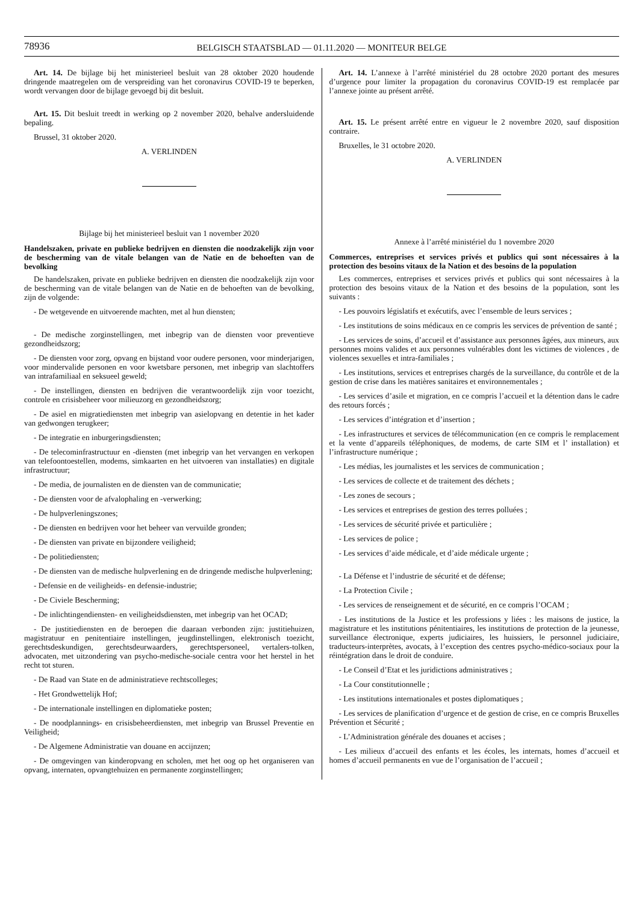78936
BELGISCH STAATSBLAD — 01.11.2020 — MONITEUR BELGE
Art. 14. De bijlage bij het ministerieel besluit van 28 oktober 2020 houdende dringende maatregelen om de verspreiding van het coronavirus COVID-19 te beperken, wordt vervangen door de bijlage gevoegd bij dit besluit.
Art. 15. Dit besluit treedt in werking op 2 november 2020, behalve andersluidende bepaling.
Brussel, 31 oktober 2020.
A. VERLINDEN
Bijlage bij het ministerieel besluit van 1 november 2020
Handelszaken, private en publieke bedrijven en diensten die noodzakelijk zijn voor de bescherming van de vitale belangen van de Natie en de behoeften van de bevolking
De handelszaken, private en publieke bedrijven en diensten die noodzakelijk zijn voor de bescherming van de vitale belangen van de Natie en de behoeften van de bevolking, zijn de volgende:
- De wetgevende en uitvoerende machten, met al hun diensten;
- De medische zorginstellingen, met inbegrip van de diensten voor preventieve gezondheidszorg;
- De diensten voor zorg, opvang en bijstand voor oudere personen, voor minderjarigen, voor mindervalide personen en voor kwetsbare personen, met inbegrip van slachtoffers van intrafamiliaal en seksueel geweld;
- De instellingen, diensten en bedrijven die verantwoordelijk zijn voor toezicht, controle en crisisbeheer voor milieuzorg en gezondheidszorg;
- De asiel en migratiediensten met inbegrip van asielopvang en detentie in het kader van gedwongen terugkeer;
- De integratie en inburgeringsdiensten;
- De telecominfrastructuur en -diensten (met inbegrip van het vervangen en verkopen van telefoontoestellen, modems, simkaarten en het uitvoeren van installaties) en digitale infrastructuur;
- De media, de journalisten en de diensten van de communicatie;
- De diensten voor de afvalophaling en -verwerking;
- De hulpverleningszones;
- De diensten en bedrijven voor het beheer van vervuilde gronden;
- De diensten van private en bijzondere veiligheid;
- De politiediensten;
- De diensten van de medische hulpverlening en de dringende medische hulpverlening;
- Defensie en de veiligheids- en defensie-industrie;
- De Civiele Bescherming;
- De inlichtingendiensten- en veiligheidsdiensten, met inbegrip van het OCAD;
- De justitiediensten en de beroepen die daaraan verbonden zijn: justitiehuizen, magistratuur en penitentiaire instellingen, jeugdinstellingen, elektronisch toezicht, gerechtsdeskundigen, gerechtsdeurwaarders, gerechtspersoneel, vertalers-tolken, advocaten, met uitzondering van psycho-medische-sociale centra voor het herstel in het recht tot sturen.
- De Raad van State en de administratieve rechtscolleges;
- Het Grondwettelijk Hof;
- De internationale instellingen en diplomatieke posten;
- De noodplannings- en crisisbeheerdiensten, met inbegrip van Brussel Preventie en Veiligheid;
- De Algemene Administratie van douane en accijnzen;
- De omgevingen van kinderopvang en scholen, met het oog op het organiseren van opvang, internaten, opvangtehuizen en permanente zorginstellingen;
Art. 14. L’annexe à l’arrêté ministériel du 28 octobre 2020 portant des mesures d’urgence pour limiter la propagation du coronavirus COVID-19 est remplacée par l’annexe jointe au présent arrêté.
Art. 15. Le présent arrêté entre en vigueur le 2 novembre 2020, sauf disposition contraire.
Bruxelles, le 31 octobre 2020.
A. VERLINDEN
Annexe à l’arrêté ministériel du 1 novembre 2020
Commerces, entreprises et services privés et publics qui sont nécessaires à la protection des besoins vitaux de la Nation et des besoins de la population
Les commerces, entreprises et services privés et publics qui sont nécessaires à la protection des besoins vitaux de la Nation et des besoins de la population, sont les suivants :
- Les pouvoirs législatifs et exécutifs, avec l’ensemble de leurs services ;
- Les institutions de soins médicaux en ce compris les services de prévention de santé ;
- Les services de soins, d’accueil et d’assistance aux personnes âgées, aux mineurs, aux personnes moins valides et aux personnes vulnérables dont les victimes de violences , de violences sexuelles et intra-familiales ;
- Les institutions, services et entreprises chargés de la surveillance, du contrôle et de la gestion de crise dans les matières sanitaires et environnementales ;
- Les services d’asile et migration, en ce compris l’accueil et la détention dans le cadre des retours forcés ;
- Les services d’intégration et d’insertion ;
- Les infrastructures et services de télécommunication (en ce compris le remplacement et la vente d’appareils téléphoniques, de modems, de carte SIM et l’ installation) et l’infrastructure numérique ;
- Les médias, les journalistes et les services de communication ;
- Les services de collecte et de traitement des déchets ;
- Les zones de secours ;
- Les services et entreprises de gestion des terres polluées ;
- Les services de sécurité privée et particulière ;
- Les services de police ;
- Les services d’aide médicale, et d’aide médicale urgente ;
- La Défense et l’industrie de sécurité et de défense;
- La Protection Civile ;
- Les services de renseignement et de sécurité, en ce compris l’OCAM ;
- Les institutions de la Justice et les professions y liées : les maisons de justice, la magistrature et les institutions pénitentiaires, les institutions de protection de la jeunesse, surveillance électronique, experts judiciaires, les huissiers, le personnel judiciaire, traducteurs-interprètes, avocats, à l’exception des centres psycho-médico-sociaux pour la réintégration dans le droit de conduire.
- Le Conseil d’Etat et les juridictions administratives ;
- La Cour constitutionnelle ;
- Les institutions internationales et postes diplomatiques ;
- Les services de planification d’urgence et de gestion de crise, en ce compris Bruxelles Prévention et Sécurité ;
- L’Administration générale des douanes et accises ;
- Les milieux d’accueil des enfants et les écoles, les internats, homes d’accueil et homes d’accueil permanents en vue de l’organisation de l’accueil ;